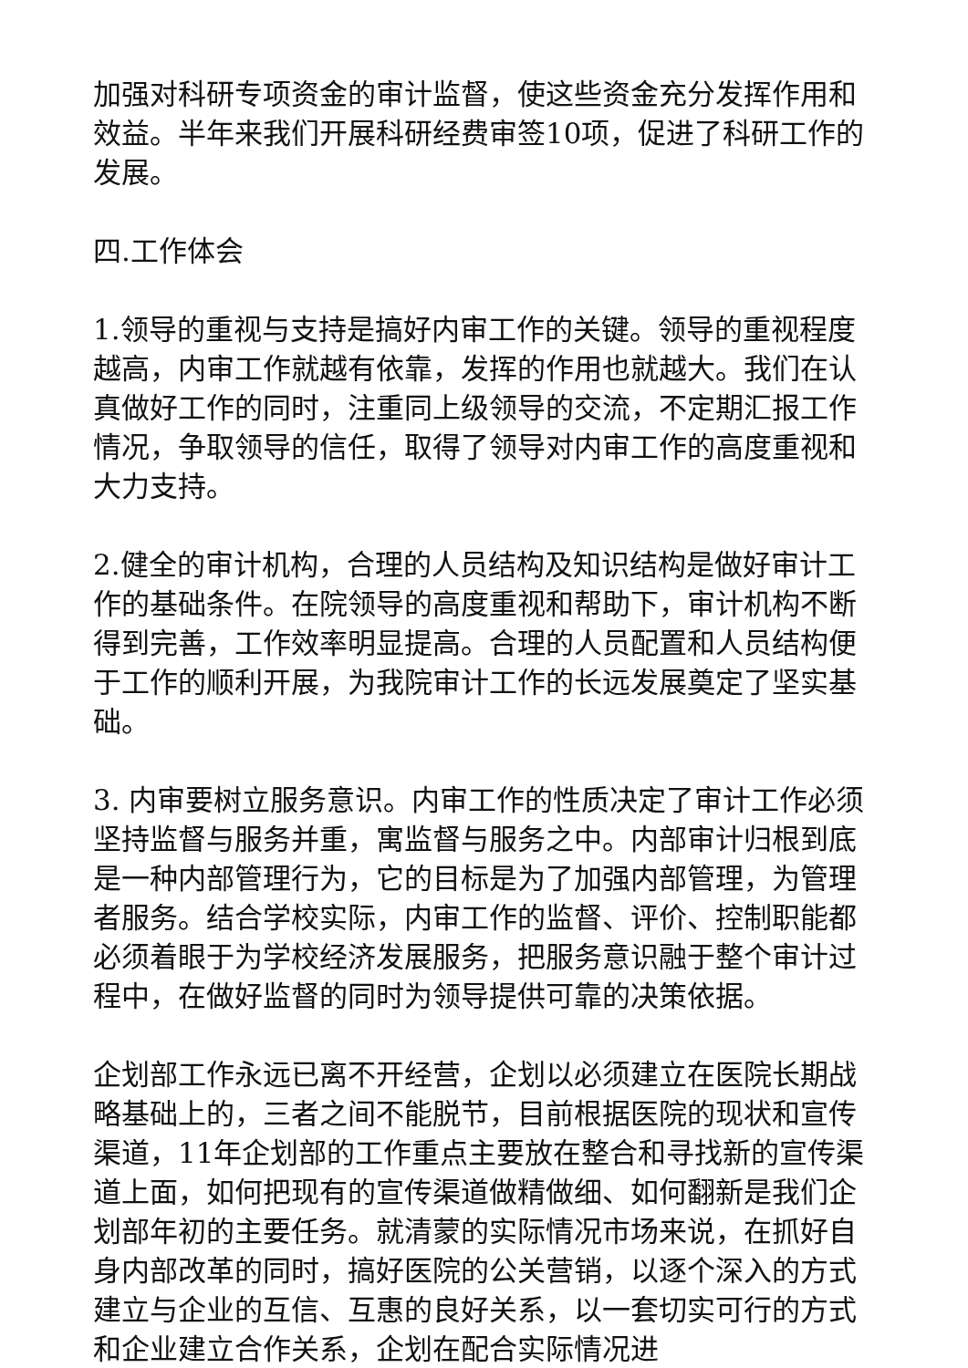加强对科研专项资金的审计监督，使这些资金充分发挥作用和效益。半年来我们开展科研经费审签10项，促进了科研工作的发展。
四.工作体会
1.领导的重视与支持是搞好内审工作的关键。领导的重视程度越高，内审工作就越有依靠，发挥的作用也就越大。我们在认真做好工作的同时，注重同上级领导的交流，不定期汇报工作情况，争取领导的信任，取得了领导对内审工作的高度重视和大力支持。
2.健全的审计机构，合理的人员结构及知识结构是做好审计工作的基础条件。在院领导的高度重视和帮助下，审计机构不断得到完善，工作效率明显提高。合理的人员配置和人员结构便于工作的顺利开展，为我院审计工作的长远发展奠定了坚实基础。
3. 内审要树立服务意识。内审工作的性质决定了审计工作必须坚持监督与服务并重，寓监督与服务之中。内部审计归根到底是一种内部管理行为，它的目标是为了加强内部管理，为管理者服务。结合学校实际，内审工作的监督、评价、控制职能都必须着眼于为学校经济发展服务，把服务意识融于整个审计过程中，在做好监督的同时为领导提供可靠的决策依据。
企划部工作永远已离不开经营，企划以必须建立在医院长期战略基础上的，三者之间不能脱节，目前根据医院的现状和宣传渠道，11年企划部的工作重点主要放在整合和寻找新的宣传渠道上面，如何把现有的宣传渠道做精做细、如何翻新是我们企划部年初的主要任务。就清蒙的实际情况市场来说，在抓好自身内部改革的同时，搞好医院的公关营销，以逐个深入的方式建立与企业的互信、互惠的良好关系，以一套切实可行的方式和企业建立合作关系，企划在配合实际情况进